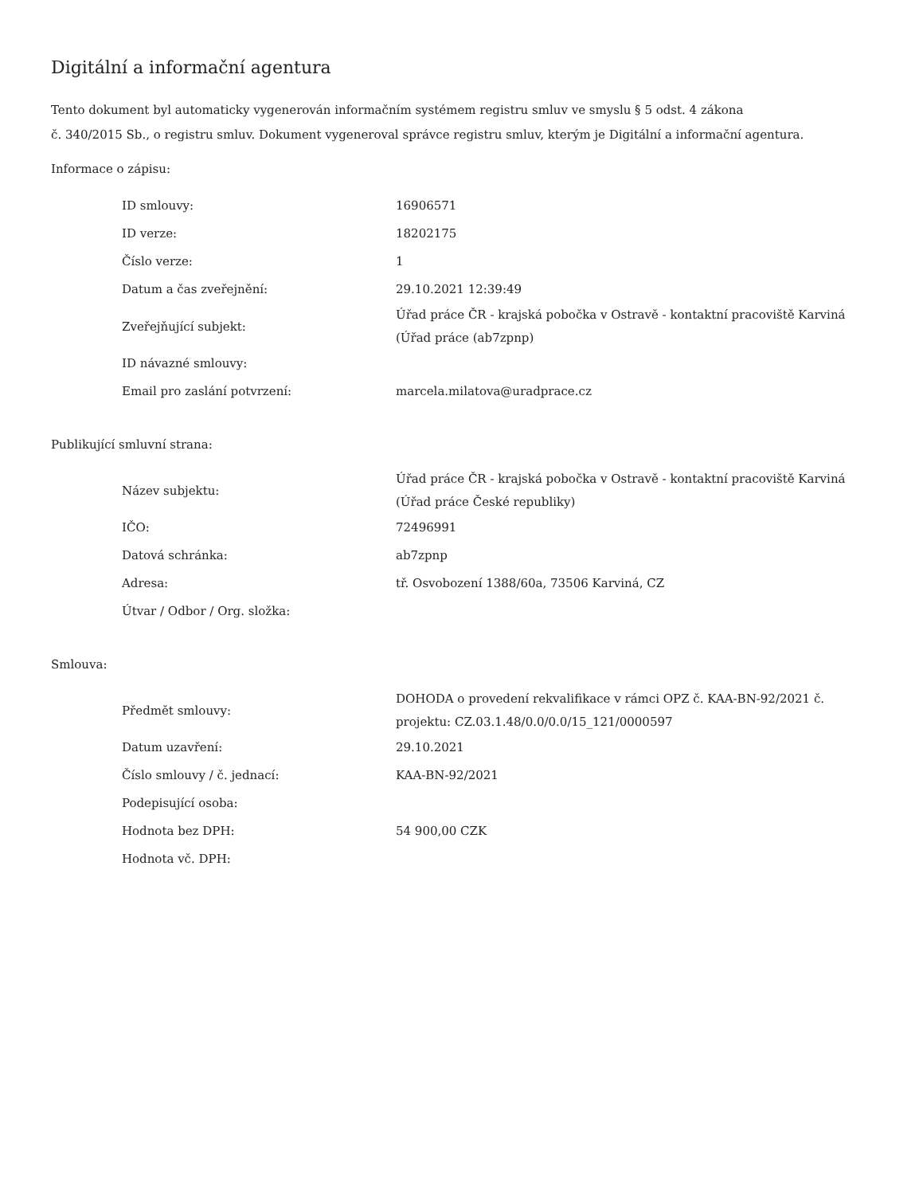Digitální a informační agentura
Tento dokument byl automaticky vygenerován informačním systémem registru smluv ve smyslu § 5 odst. 4 zákona
č. 340/2015 Sb., o registru smluv. Dokument vygeneroval správce registru smluv, kterým je Digitální a informační agentura.
Informace o zápisu:
| ID smlouvy: | 16906571 |
| ID verze: | 18202175 |
| Číslo verze: | 1 |
| Datum a čas zveřejnění: | 29.10.2021 12:39:49 |
| Zveřejňující subjekt: | Úřad práce ČR - krajská pobočka v Ostravě - kontaktní pracoviště Karviná (Úřad práce (ab7zpnp) |
| ID návazné smlouvy: | |
| Email pro zaslání potvrzení: | marcela.milatova@uradprace.cz |
Publikující smluvní strana:
| Název subjektu: | Úřad práce ČR - krajská pobočka v Ostravě - kontaktní pracoviště Karviná (Úřad práce České republiky) |
| IČO: | 72496991 |
| Datová schránka: | ab7zpnp |
| Adresa: | tř. Osvobození 1388/60a, 73506 Karviná, CZ |
| Útvar / Odbor / Org. složka: | |
Smlouva:
| Předmět smlouvy: | DOHODA o provedení rekvalifikace v rámci OPZ č. KAA-BN-92/2021 č. projektu: CZ.03.1.48/0.0/0.0/15_121/0000597 |
| Datum uzavření: | 29.10.2021 |
| Číslo smlouvy / č. jednací: | KAA-BN-92/2021 |
| Podepisující osoba: | |
| Hodnota bez DPH: | 54 900,00 CZK |
| Hodnota vč. DPH: | |